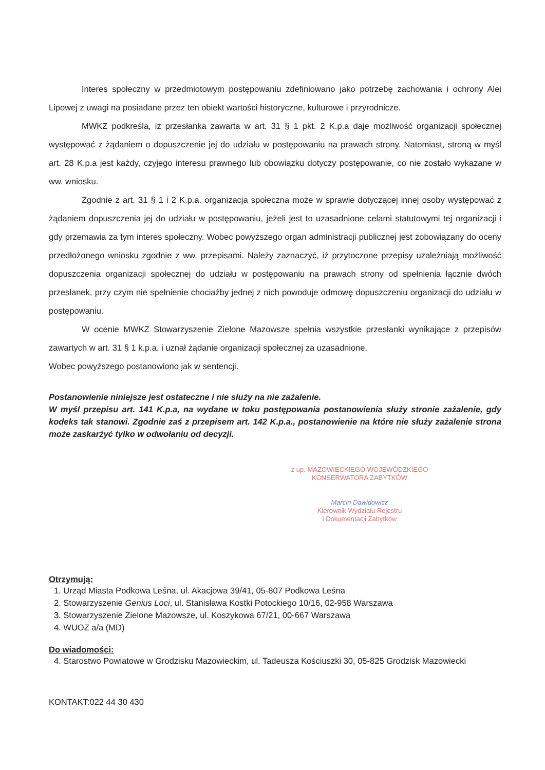Interes społeczny w przedmiotowym postępowaniu zdefiniowano jako potrzebę zachowania i ochrony Alei Lipowej z uwagi na posiadane przez ten obiekt wartości historyczne, kulturowe i przyrodnicze.
MWKZ podkreśla, iż przesłanka zawarta w art. 31 § 1 pkt. 2 K.p.a daje możliwość organizacji społecznej występować z żądaniem o dopuszczenie jej do udziału w postępowaniu na prawach strony. Natomiast, stroną w myśl art. 28 K.p.a jest każdy, czyjego interesu prawnego lub obowiązku dotyczy postępowanie, co nie zostało wykazane w ww. wniosku.
Zgodnie z art. 31 § 1 i 2 K.p.a. organizacja społeczna może w sprawie dotyczącej innej osoby występować z żądaniem dopuszczenia jej do udziału w postępowaniu, jeżeli jest to uzasadnione celami statutowymi tej organizacji i gdy przemawia za tym interes społeczny. Wobec powyższego organ administracji publicznej jest zobowiązany do oceny przedłożonego wniosku zgodnie z ww. przepisami. Należy zaznaczyć, iż przytoczone przepisy uzależniają możliwość dopuszczenia organizacji społecznej do udziału w postępowaniu na prawach strony od spełnienia łącznie dwóch przesłanek, przy czym nie spełnienie chociażby jednej z nich powoduje odmowę dopuszczeniu organizacji do udziału w postępowaniu.
W ocenie MWKZ Stowarzyszenie Zielone Mazowsze spełnia wszystkie przesłanki wynikające z przepisów zawartych w art. 31 § 1 k.p.a. i uznał żądanie organizacji społecznej za uzasadnione.
Wobec powyższego postanowiono jak w sentencji.
Postanowienie niniejsze jest ostateczne i nie służy na nie zażalenie.
W myśl przepisu art. 141 K.p.a, na wydane w toku postępowania postanowienia służy stronie zażalenie, gdy kodeks tak stanowi. Zgodnie zaś z przepisem art. 142 K.p.a., postanowienie na które nie służy zażalenie strona może zaskarżyć tylko w odwołaniu od decyzji.
z up. MAZOWIECKIEGO WOJEWÓDZKIEGO
KONSERWATORA ZABYTKÓW
Marcin Dawidowicz
Kierownik Wydziału Rejestru
i Dokumentacji Zabytków
Otrzymują:
1. Urząd Miasta Podkowa Leśna, ul. Akacjowa 39/41, 05-807 Podkowa Leśna
2. Stowarzyszenie Genius Loci, ul. Stanisława Kostki Potockiego 10/16, 02-958 Warszawa
3. Stowarzyszenie Zielone Mazowsze, ul. Koszykowa 67/21, 00-667 Warszawa
4. WUOZ a/a (MD)
Do wiadomości:
4. Starostwo Powiatowe w Grodzisku Mazowieckim, ul. Tadeusza Kościuszki 30, 05-825 Grodzisk Mazowiecki
KONTAKT:022 44 30 430